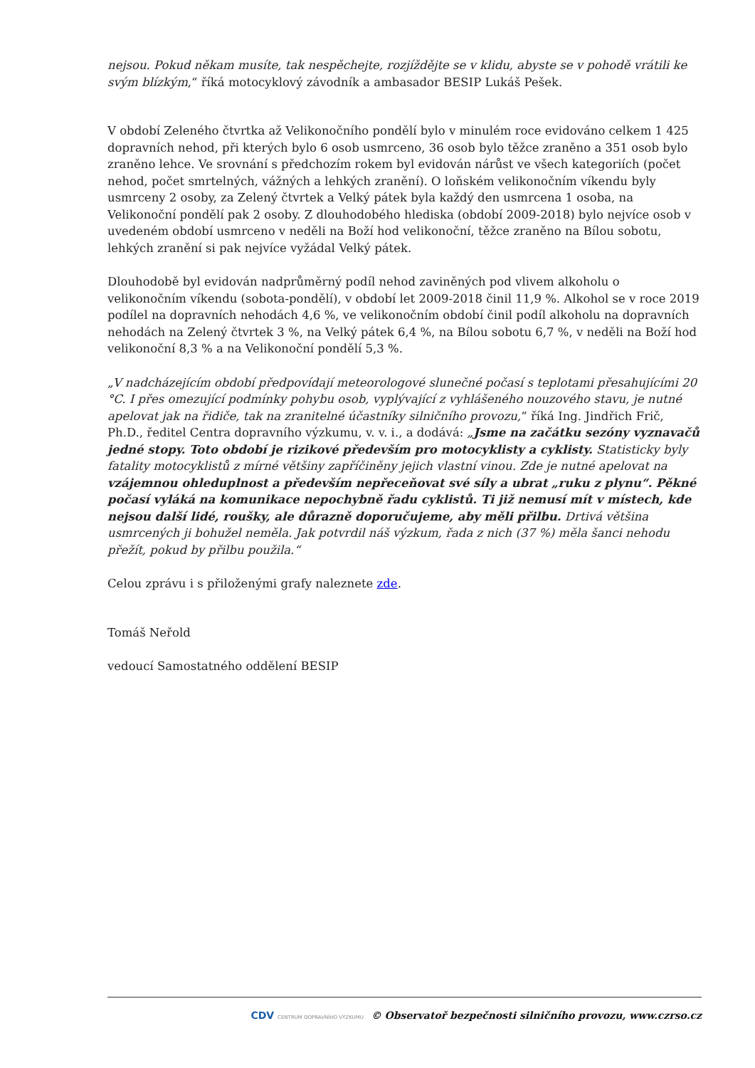nejsou. Pokud někam musíte, tak nespěchejte, rozjíždějte se v klidu, abyste se v pohodě vrátili ke svým blízkým,“ říká motocyklový závodník a ambasador BESIP Lukáš Pešek.
V období Zeleného čtvrtka až Velikonočního pondělí bylo v minulém roce evidováno celkem 1 425 dopravních nehod, při kterých bylo 6 osob usmrceno, 36 osob bylo těžce zraněno a 351 osob bylo zraněno lehce. Ve srovnání s předchozím rokem byl evidován nárůst ve všech kategoriích (počet nehod, počet smrtelných, vážných a lehkých zranění). O loňském velikonočním víkendu byly usmrceny 2 osoby, za Zelený čtvrtek a Velký pátek byla každý den usmrcena 1 osoba, na Velikonoční pondělí pak 2 osoby. Z dlouhodobého hlediska (období 2009-2018) bylo nejvíce osob v uvedeném období usmrceno v neděli na Boží hod velikonoční, těžce zraněno na Bílou sobotu, lehkých zranění si pak nejvíce vyžádal Velký pátek.
Dlouhodobě byl evidován nadprůměrný podíl nehod zaviněných pod vlivem alkoholu o velikonočním víkendu (sobota-pondělí), v období let 2009-2018 činil 11,9 %. Alkohol se v roce 2019 podílel na dopravních nehodách 4,6 %, ve velikonočním období činil podíl alkoholu na dopravních nehodách na Zelený čtvrtek 3 %, na Velký pátek 6,4 %, na Bílou sobotu 6,7 %, v neděli na Boží hod velikonoční 8,3 % a na Velikonoční pondělí 5,3 %.
„V nadcházejícím období předpovídají meteorologové slunečné počasí s teplotami přesahujícími 20 °C. I přes omezující podmínky pohybu osob, vyplývající z vyhlášeného nouzového stavu, je nutné apelovat jak na řidiče, tak na zranitelné účastníky silničního provozu,“ říká Ing. Jindřich Frič, Ph.D., ředitel Centra dopravního výzkumu, v. v. i., a dodává: „Jsme na začátku sezóny vyznavačů jedné stopy. Toto období je rizikové především pro motocyklisty a cyklisty. Statisticky byly fatality motocyklistů z mírné většiny zapříčiněny jejich vlastní vinou. Zde je nutné apelovat na vzájemnou ohleduplnost a především nepřeceňovat své síly a ubrat „ruku z plynu“. Pěkné počasí vyláká na komunikace nepochybně řadu cyklistů. Ti již nemusí mít v místech, kde nejsou další lidé, roušky, ale důrazně doporučujeme, aby měli přilbu. Drtivá většina usmrcených ji bohužel neměla. Jak potvrdil náš výzkum, řada z nich (37 %) měla šanci nehodu přežít, pokud by přilbu použila.“
Celou zprávu i s přiloženými grafy naleznete zde.
Tomáš Neřold
vedoucí Samostatného oddělení BESIP
CDV CENTRUM DOPRAVNÍHO VÝZKUMU © Observatoř bezpečnosti silničního provozu, www.czrso.cz